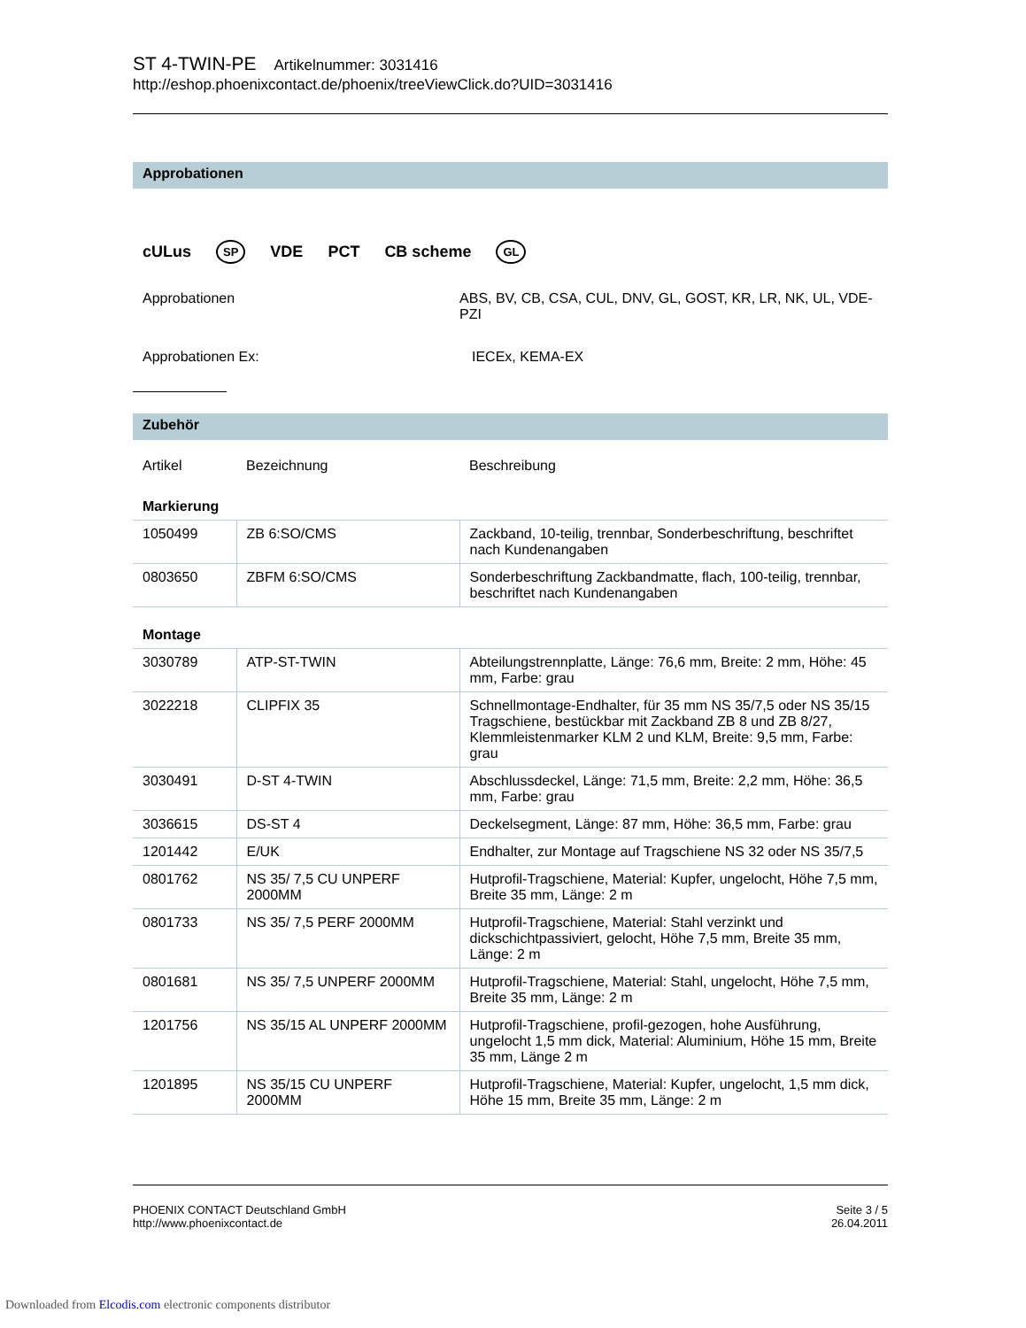ST 4-TWIN-PE Artikelnummer: 3031416
http://eshop.phoenixcontact.de/phoenix/treeViewClick.do?UID=3031416
Approbationen
cULus
SP
VDE PCT CB scheme
GL
Approbationen ABS, BV, CB, CSA, CUL, DNV, GL, GOST, KR, LR, NK, UL, VDE-PZI
Approbationen Ex: IECEx, KEMA-EX
Zubehör
| Artikel | Bezeichnung | Beschreibung |
| --- | --- | --- |
| Markierung | | |
| 1050499 | ZB 6:SO/CMS | Zackband, 10-teilig, trennbar, Sonderbeschriftung, beschriftet nach Kundenangaben |
| 0803650 | ZBFM 6:SO/CMS | Sonderbeschriftung Zackbandmatte, flach, 100-teilig, trennbar, beschriftet nach Kundenangaben |
| Montage | | |
| 3030789 | ATP-ST-TWIN | Abteilungstrennplatte, Länge: 76,6 mm, Breite: 2 mm, Höhe: 45 mm, Farbe: grau |
| 3022218 | CLIPFIX 35 | Schnellmontage-Endhalter, für 35 mm NS 35/7,5 oder NS 35/15 Tragschiene, bestückbar mit Zackband ZB 8 und ZB 8/27, Klemmleistenmarker KLM 2 und KLM, Breite: 9,5 mm, Farbe: grau |
| 3030491 | D-ST 4-TWIN | Abschlussdeckel, Länge: 71,5 mm, Breite: 2,2 mm, Höhe: 36,5 mm, Farbe: grau |
| 3036615 | DS-ST 4 | Deckelsegment, Länge: 87 mm, Höhe: 36,5 mm, Farbe: grau |
| 1201442 | E/UK | Endhalter, zur Montage auf Tragschiene NS 32 oder NS 35/7,5 |
| 0801762 | NS 35/ 7,5 CU UNPERF 2000MM | Hutprofil-Tragschiene, Material: Kupfer, ungelocht, Höhe 7,5 mm, Breite 35 mm, Länge: 2 m |
| 0801733 | NS 35/ 7,5 PERF 2000MM | Hutprofil-Tragschiene, Material: Stahl verzinkt und dickschichtpassiviert, gelocht, Höhe 7,5 mm, Breite 35 mm, Länge: 2 m |
| 0801681 | NS 35/ 7,5 UNPERF 2000MM | Hutprofil-Tragschiene, Material: Stahl, ungelocht, Höhe 7,5 mm, Breite 35 mm, Länge: 2 m |
| 1201756 | NS 35/15 AL UNPERF 2000MM | Hutprofil-Tragschiene, profil-gezogen, hohe Ausführung, ungelocht 1,5 mm dick, Material: Aluminium, Höhe 15 mm, Breite 35 mm, Länge 2 m |
| 1201895 | NS 35/15 CU UNPERF 2000MM | Hutprofil-Tragschiene, Material: Kupfer, ungelocht, 1,5 mm dick, Höhe 15 mm, Breite 35 mm, Länge: 2 m |
PHOENIX CONTACT Deutschland GmbH
http://www.phoenixcontact.de
Seite 3 / 5
26.04.2011
Downloaded from Elcodis.com electronic components distributor